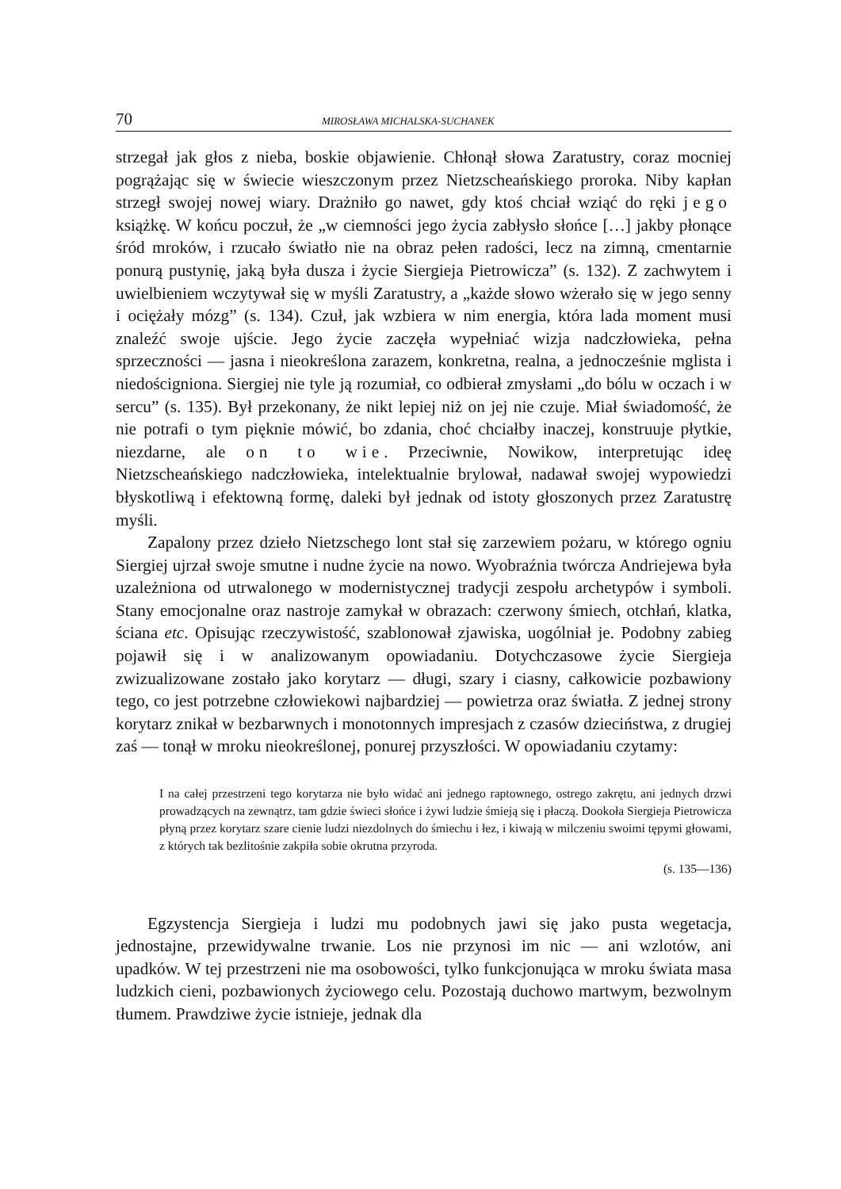70 MIROSŁAWA MICHALSKA-SUCHANEK
strzegał jak głos z nieba, boskie objawienie. Chłonął słowa Zaratustry, coraz mocniej pogrążając się w świecie wieszczonym przez Nietzscheańskiego proroka. Niby kapłan strzegł swojej nowej wiary. Drażniło go nawet, gdy ktoś chciał wziąć do ręki jego książkę. W końcu poczuł, że „w ciemności jego życia zabłysło słońce […] jakby płonące śród mroków, i rzucało światło nie na obraz pełen radości, lecz na zimną, cmentarnie ponurą pustynię, jaką była dusza i życie Siergieja Pietrowicza” (s. 132). Z zachwytem i uwielbieniem wczytywał się w myśli Zaratustry, a „każde słowo wżerało się w jego senny i ociężały mózg” (s. 134). Czuł, jak wzbiera w nim energia, która lada moment musi znaleźć swoje ujście. Jego życie zaczęła wypełniać wizja nadczłowieka, pełna sprzeczności — jasna i nieokreślona zarazem, konkretna, realna, a jednocześnie mglista i niedościgniona. Siergiej nie tyle ją rozumiał, co odbierał zmysłami „do bólu w oczach i w sercu” (s. 135). Był przekonany, że nikt lepiej niż on jej nie czuje. Miał świadomość, że nie potrafi o tym pięknie mówić, bo zdania, choć chciałby inaczej, konstruuje płytkie, niezdarne, ale on to wie. Przeciwnie, Nowikow, interpretując ideę Nietzscheańskiego nadczłowieka, intelektualnie brylował, nadawał swojej wypowiedzi błyskotliwą i efektowną formę, daleki był jednak od istoty głoszonych przez Zaratustrę myśli.
Zapalony przez dzieło Nietzschego lont stał się zarzewiem pożaru, w którego ogniu Siergiej ujrzał swoje smutne i nudne życie na nowo. Wyobraźnia twórcza Andriejewa była uzależniona od utrwalonego w modernistycznej tradycji zespołu archetypów i symboli. Stany emocjonalne oraz nastroje zamykał w obrazach: czerwony śmiech, otchłań, klatka, ściana etc. Opisując rzeczywistość, szablonował zjawiska, uogólniał je. Podobny zabieg pojawił się i w analizowanym opowiadaniu. Dotychczasowe życie Siergieja zwizualizowane zostało jako korytarz — długi, szary i ciasny, całkowicie pozbawiony tego, co jest potrzebne człowiekowi najbardziej — powietrza oraz światła. Z jednej strony korytarz znikał w bezbarwnych i monotonnych impresjach z czasów dzieciństwa, z drugiej zaś — tonął w mroku nieokreślonej, ponurej przyszłości. W opowiadaniu czytamy:
I na całej przestrzeni tego korytarza nie było widać ani jednego raptownego, ostrego zakrętu, ani jednych drzwi prowadzących na zewnątrz, tam gdzie świeci słońce i żywi ludzie śmieją się i płaczą. Dookoła Siergieja Pietrowicza płyną przez korytarz szare cienie ludzi niezdolnych do śmiechu i łez, i kiwają w milczeniu swoimi tępymi głowami, z których tak bezlitośnie zakpiła sobie okrutna przyroda.
(s. 135—136)
Egzystencja Siergieja i ludzi mu podobnych jawi się jako pusta wegetacja, jednostajne, przewidywalne trwanie. Los nie przynosi im nic — ani wzlotów, ani upadków. W tej przestrzeni nie ma osobowości, tylko funkcjonująca w mroku świata masa ludzkich cieni, pozbawionych życiowego celu. Pozostają duchowo martwym, bezwolnym tłumem. Prawdziwe życie istnieje, jednak dla